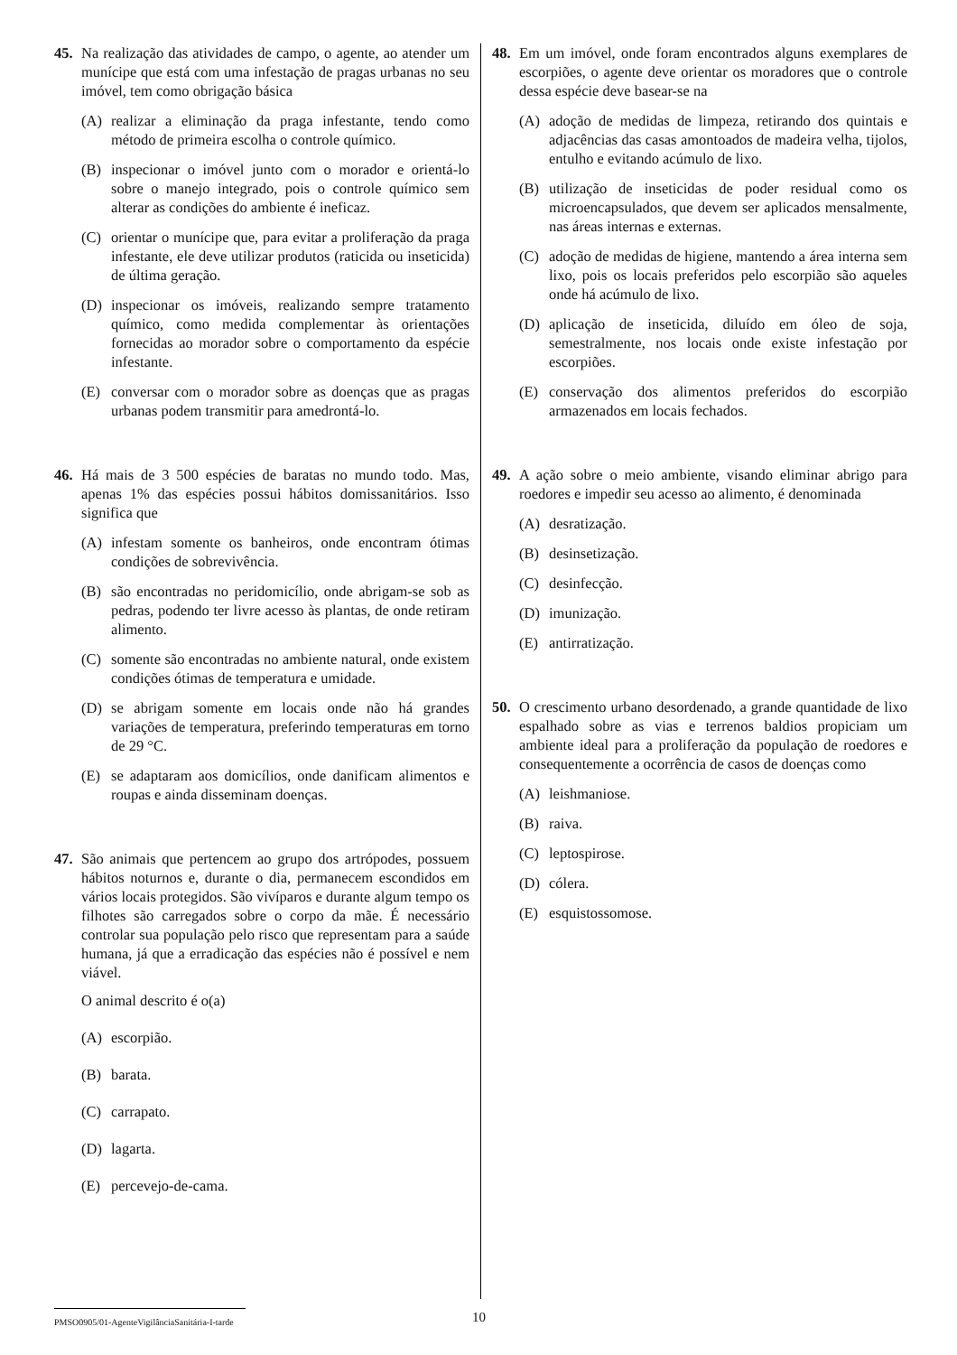45. Na realização das atividades de campo, o agente, ao atender um munícipe que está com uma infestação de pragas urbanas no seu imóvel, tem como obrigação básica
(A) realizar a eliminação da praga infestante, tendo como método de primeira escolha o controle químico.
(B) inspecionar o imóvel junto com o morador e orientá-lo sobre o manejo integrado, pois o controle químico sem alterar as condições do ambiente é ineficaz.
(C) orientar o munícipe que, para evitar a proliferação da praga infestante, ele deve utilizar produtos (raticida ou inseticida) de última geração.
(D) inspecionar os imóveis, realizando sempre tratamento químico, como medida complementar às orientações fornecidas ao morador sobre o comportamento da espécie infestante.
(E) conversar com o morador sobre as doenças que as pragas urbanas podem transmitir para amedrontá-lo.
46. Há mais de 3 500 espécies de baratas no mundo todo. Mas, apenas 1% das espécies possui hábitos domissanitários. Isso significa que
(A) infestam somente os banheiros, onde encontram ótimas condições de sobrevivência.
(B) são encontradas no peridomicílio, onde abrigam-se sob as pedras, podendo ter livre acesso às plantas, de onde retiram alimento.
(C) somente são encontradas no ambiente natural, onde existem condições ótimas de temperatura e umidade.
(D) se abrigam somente em locais onde não há grandes variações de temperatura, preferindo temperaturas em torno de 29 °C.
(E) se adaptaram aos domicílios, onde danificam alimentos e roupas e ainda disseminam doenças.
47. São animais que pertencem ao grupo dos artrópodes, possuem hábitos noturnos e, durante o dia, permanecem escondidos em vários locais protegidos. São vivíparos e durante algum tempo os filhotes são carregados sobre o corpo da mãe. É necessário controlar sua população pelo risco que representam para a saúde humana, já que a erradicação das espécies não é possível e nem viável.
O animal descrito é o(a)
(A) escorpião.
(B) barata.
(C) carrapato.
(D) lagarta.
(E) percevejo-de-cama.
48. Em um imóvel, onde foram encontrados alguns exemplares de escorpiões, o agente deve orientar os moradores que o controle dessa espécie deve basear-se na
(A) adoção de medidas de limpeza, retirando dos quintais e adjacências das casas amontoados de madeira velha, tijolos, entulho e evitando acúmulo de lixo.
(B) utilização de inseticidas de poder residual como os microencapsulados, que devem ser aplicados mensalmente, nas áreas internas e externas.
(C) adoção de medidas de higiene, mantendo a área interna sem lixo, pois os locais preferidos pelo escorpião são aqueles onde há acúmulo de lixo.
(D) aplicação de inseticida, diluído em óleo de soja, semestralmente, nos locais onde existe infestação por escorpiões.
(E) conservação dos alimentos preferidos do escorpião armazenados em locais fechados.
49. A ação sobre o meio ambiente, visando eliminar abrigo para roedores e impedir seu acesso ao alimento, é denominada
(A) desratização.
(B) desinsetização.
(C) desinfecção.
(D) imunização.
(E) antirratização.
50. O crescimento urbano desordenado, a grande quantidade de lixo espalhado sobre as vias e terrenos baldios propiciam um ambiente ideal para a proliferação da população de roedores e consequentemente a ocorrência de casos de doenças como
(A) leishmaniose.
(B) raiva.
(C) leptospirose.
(D) cólera.
(E) esquistossomose.
PMSO0905/01-AgenteVigilânciaSanitária-I-tarde
10